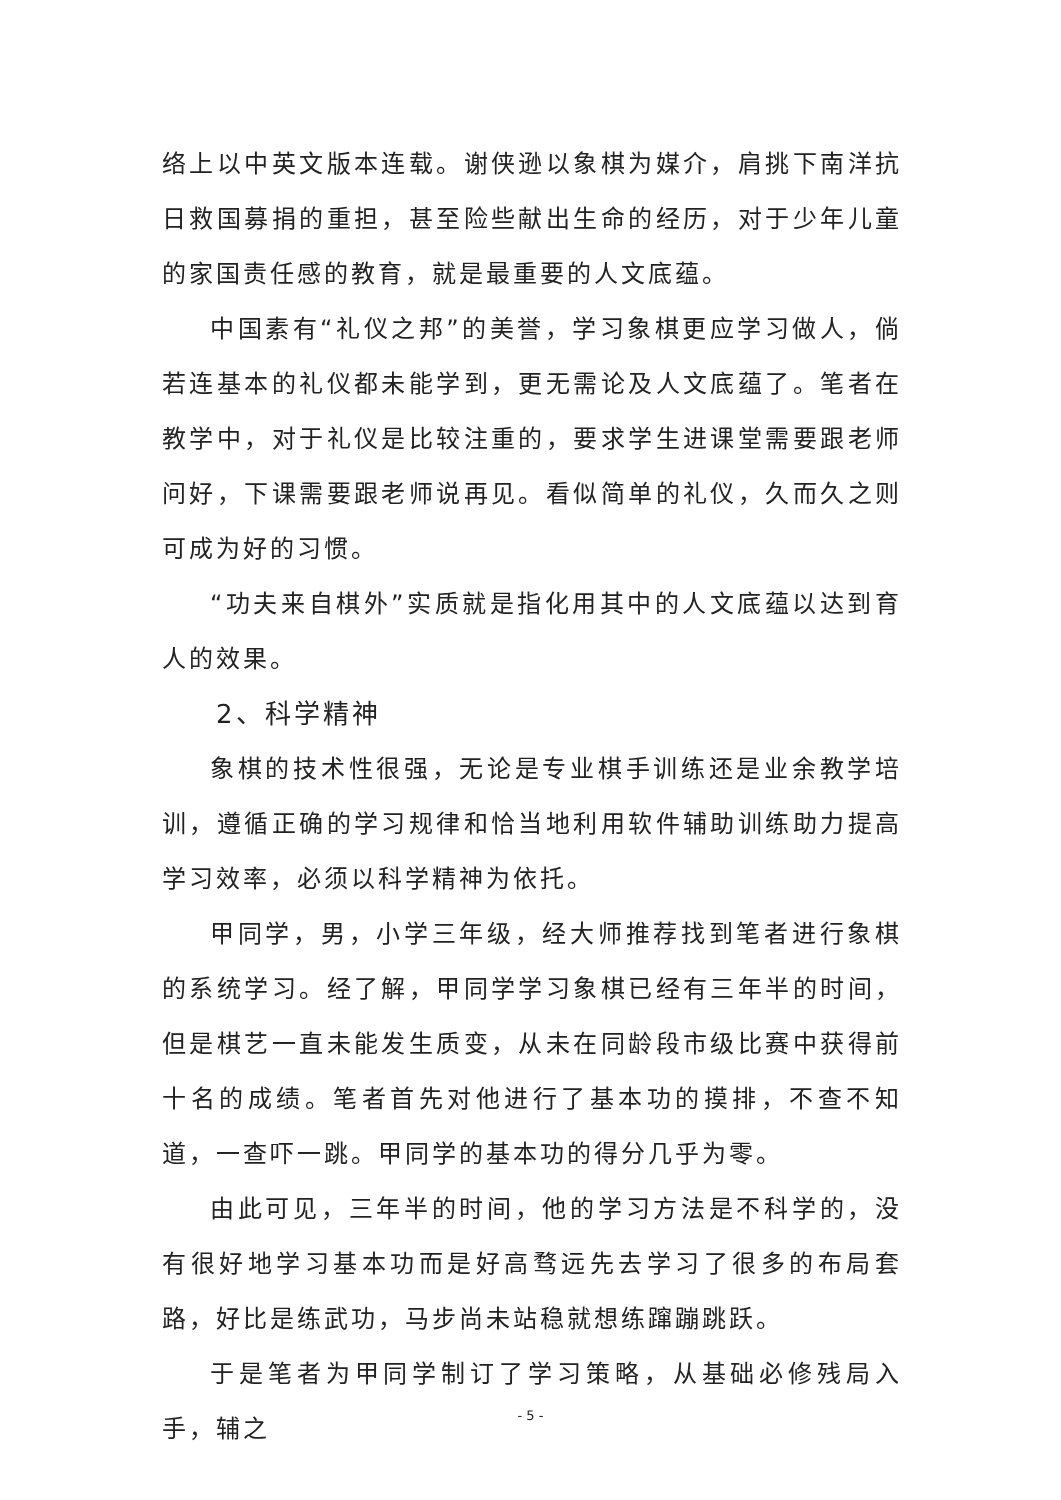络上以中英文版本连载。谢侠逊以象棋为媒介，肩挑下南洋抗日救国募捐的重担，甚至险些献出生命的经历，对于少年儿童的家国责任感的教育，就是最重要的人文底蕴。
中国素有“礼仪之邦”的美誉，学习象棋更应学习做人，倘若连基本的礼仪都未能学到，更无需论及人文底蕴了。笔者在教学中，对于礼仪是比较注重的，要求学生进课堂需要跟老师问好，下课需要跟老师说再见。看似简单的礼仪，久而久之则可成为好的习惯。
“功夫来自棋外”实质就是指化用其中的人文底蕴以达到育人的效果。
2、科学精神
象棋的技术性很强，无论是专业棋手训练还是业余教学培训，遵循正确的学习规律和恰当地利用软件辅助训练助力提高学习效率，必须以科学精神为依托。
甲同学，男，小学三年级，经大师推荐找到笔者进行象棋的系统学习。经了解，甲同学学习象棋已经有三年半的时间，但是棋艺一直未能发生质变，从未在同龄段市级比赛中获得前十名的成绩。笔者首先对他进行了基本功的摸排，不查不知道，一查吓一跳。甲同学的基本功的得分几乎为零。
由此可见，三年半的时间，他的学习方法是不科学的，没有很好地学习基本功而是好高骛远先去学习了很多的布局套路，好比是练武功，马步尚未站稳就想练蹿蹦跳跃。
于是笔者为甲同学制订了学习策略，从基础必修残局入手，辅之
- 5 -